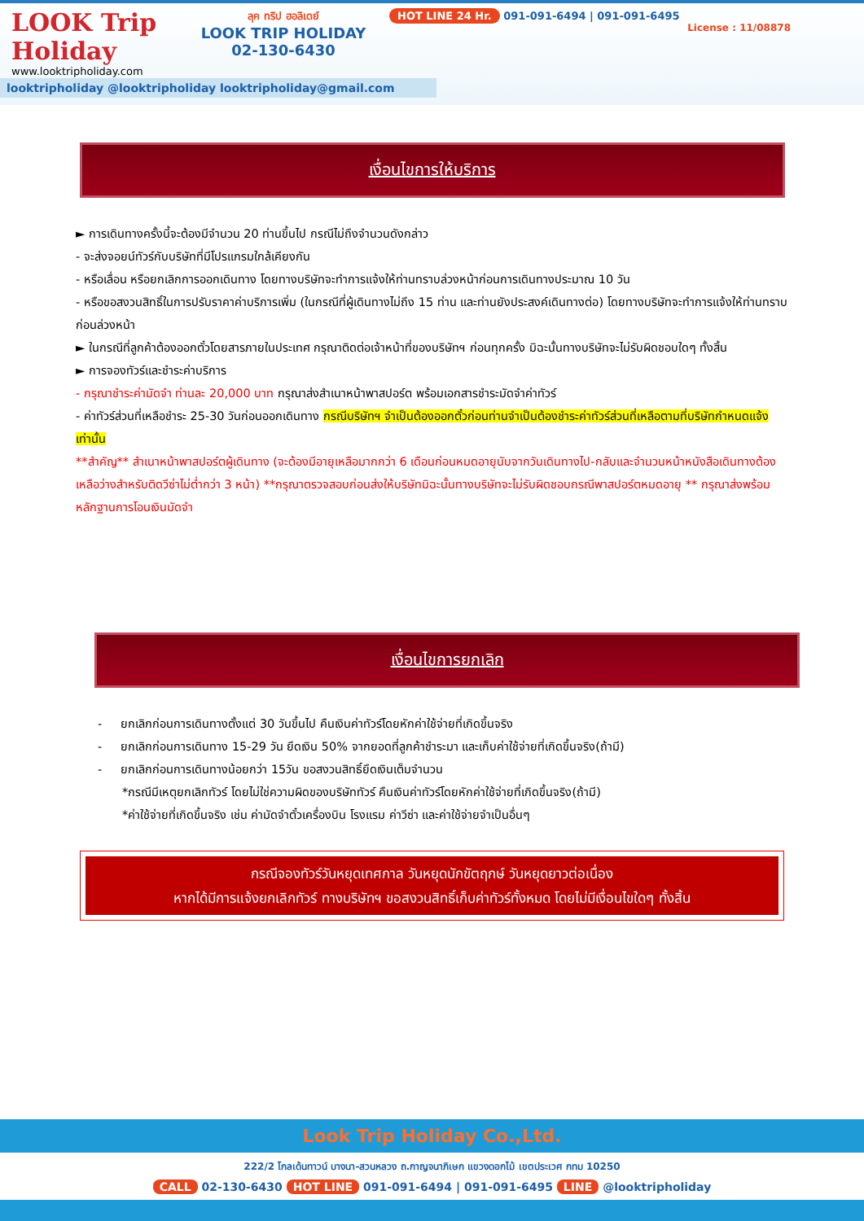LOOK Trip Holiday
www.looktripholiday.com
ลุค ทริป ฮอลิเดย์
LOOK TRIP HOLIDAY
02-130-6430
HOT LINE 24 Hr. 091-091-6494 | 091-091-6495
License : 11/08878
looktripholiday @looktripholiday looktripholiday@gmail.com
เงื่อนไขการให้บริการ
► การเดินทางครั้งนี้จะต้องมีจำนวน 20 ท่านขึ้นไป กรณีไม่ถึงจำนวนดังกล่าว
- จะส่งจอยน์ทัวร์กับบริษัทที่มีโปรแกรมใกล้เคียงกัน
- หรือเลื่อน หรือยกเลิกการออกเดินทาง โดยทางบริษัทจะทำการแจ้งให้ท่านทราบล่วงหน้าก่อนการเดินทางประมาณ 10 วัน
- หรือขอสงวนสิทธิ์ในการปรับราคาค่าบริการเพิ่ม (ในกรณีที่ผู้เดินทางไม่ถึง 15 ท่าน และท่านยังประสงค์เดินทางต่อ) โดยทางบริษัทจะทำการแจ้งให้ท่านทราบก่อนล่วงหน้า
► ในกรณีที่ลูกค้าต้องออกตั๋วโดยสารภายในประเทศ กรุณาติดต่อเจ้าหน้าที่ของบริษัทฯ ก่อนทุกครั้ง มิฉะนั้นทางบริษัทจะไม่รับผิดชอบใดๆ ทั้งสิ้น
► การจองทัวร์และชำระค่าบริการ
- กรุณาชำระค่ามัดจำ ท่านละ 20,000 บาท กรุณาส่งสำเนาหน้าพาสปอร์ต พร้อมเอกสารชำระมัดจำค่าทัวร์
- ค่าทัวร์ส่วนที่เหลือชำระ 25-30 วันก่อนออกเดินทาง กรณีบริษัทฯ จำเป็นต้องออกตั๋วก่อนท่านจำเป็นต้องชำระค่าทัวร์ส่วนที่เหลือตามที่บริษัทกำหนดแจ้งเท่านั้น
**สำคัญ** สำเนาหน้าพาสปอร์ตผู้เดินทาง (จะต้องมีอายุเหลือมากกว่า 6 เดือนก่อนหมดอายุนับจากวันเดินทางไป-กลับและจำนวนหน้าหนังสือเดินทางต้องเหลือว่างสำหรับติดวีซ่าไม่ต่ำกว่า 3 หน้า) **กรุณาตรวจสอบก่อนส่งให้บริษัทมิฉะนั้นทางบริษัทจะไม่รับผิดชอบกรณีพาสปอร์ตหมดอายุ ** กรุณาส่งพร้อมหลักฐานการโอนเงินมัดจำ
เงื่อนไขการยกเลิก
- ยกเลิกก่อนการเดินทางตั้งแต่ 30 วันขึ้นไป คืนเงินค่าทัวร์โดยหักค่าใช้จ่ายที่เกิดขึ้นจริง
- ยกเลิกก่อนการเดินทาง 15-29 วัน ยึดเงิน 50% จากยอดที่ลูกค้าชำระมา และเก็บค่าใช้จ่ายที่เกิดขึ้นจริง(ถ้ามี)
- ยกเลิกก่อนการเดินทางน้อยกว่า 15วัน ขอสงวนสิทธิ์ยึดเงินเต็มจำนวน
*กรณีมีเหตุยกเลิกทัวร์ โดยไม่ใช่ความผิดของบริษัททัวร์ คืนเงินค่าทัวร์โดยหักค่าใช้จ่ายที่เกิดขึ้นจริง(ถ้ามี)
*ค่าใช้จ่ายที่เกิดขึ้นจริง เช่น ค่ามัดจำตั๋วเครื่องบิน โรงแรม ค่าวีซ่า และค่าใช้จ่ายจำเป็นอื่นๆ
กรณีจองทัวร์วันหยุดเทศกาล วันหยุดนักขัตฤกษ์ วันหยุดยาวต่อเนื่อง
หากได้มีการแจ้งยกเลิกทัวร์ ทางบริษัทฯ ขอสงวนสิทธิ์เก็บค่าทัวร์ทั้งหมด โดยไม่มีเงื่อนไขใดๆ ทั้งสิ้น
Look Trip Holiday Co.,Ltd.
222/2 โกลเด้นทาวน์ บางนา-สวนหลวง ถ.กาญจนาภิเษก แขวงดอกไม้ เขตประเวศ กทม 10250
CALL 02-130-6430 HOT LINE 091-091-6494 | 091-091-6495 LINE @looktripholiday